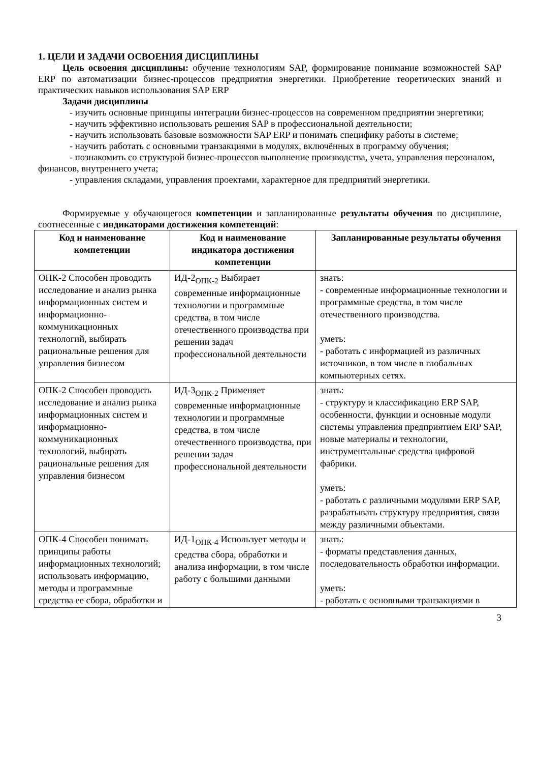1. ЦЕЛИ И ЗАДАЧИ ОСВОЕНИЯ ДИСЦИПЛИНЫ
Цель освоения дисциплины: обучение технологиям SAP, формирование понимание возможностей SAP ERP по автоматизации бизнес-процессов предприятия энергетики. Приобретение теоретических знаний и практических навыков использования SAP ERP
Задачи дисциплины
- изучить основные принципы интеграции бизнес-процессов на современном предприятии энергетики;
- научить эффективно использовать решения SAP в профессиональной деятельности;
- научить использовать базовые возможности SAP ERP и понимать специфику работы в системе;
- научить работать с основными транзакциями в модулях, включённых в программу обучения;
- познакомить со структурой бизнес-процессов выполнение производства, учета, управления персоналом, финансов, внутреннего учета;
- управления складами, управления проектами, характерное для предприятий энергетики.
Формируемые у обучающегося компетенции и запланированные результаты обучения по дисциплине, соотнесенные с индикаторами достижения компетенций:
| Код и наименование компетенции | Код и наименование индикатора достижения компетенции | Запланированные результаты обучения |
| --- | --- | --- |
| ОПК-2 Способен проводить исследование и анализ рынка информационных систем и информационно-коммуникационных технологий, выбирать рациональные решения для управления бизнесом | ИД-2<sub>ОПК-2</sub> Выбирает современные информационные технологии и программные средства, в том числе отечественного производства при решении задач профессиональной деятельности | знать: - современные информационные технологии и программные средства, в том числе отечественного производства. уметь: - работать с информацией из различных источников, в том числе в глобальных компьютерных сетях. |
| ОПК-2 Способен проводить исследование и анализ рынка информационных систем и информационно-коммуникационных технологий, выбирать рациональные решения для управления бизнесом | ИД-3<sub>ОПК-2</sub> Применяет современные информационные технологии и программные средства, в том числе отечественного производства, при решении задач профессиональной деятельности | знать: - структуру и классификацию ERP SAP, особенности, функции и основные модули системы управления предприятием ERP SAP, новые материалы и технологии, инструментальные средства цифровой фабрики. уметь: - работать с различными модулями ERP SAP, разрабатывать структуру предприятия, связи между различными объектами. |
| ОПК-4 Способен понимать принципы работы информационных технологий; использовать информацию, методы и программные средства ее сбора, обработки и | ИД-1<sub>ОПК-4</sub> Использует методы и средства сбора, обработки и анализа информации, в том числе работу с большими данными | знать: - форматы представления данных, последовательность обработки информации. уметь: - работать с основными транзакциями в |
3